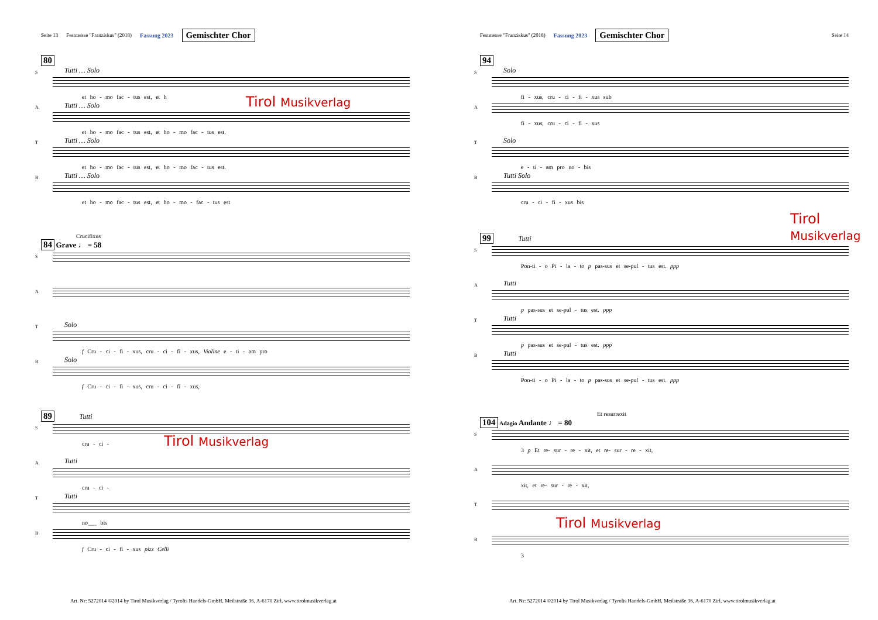Seite 13 Festmesse "Franziskus" (2018) Fassung 2023 Gemischter Chor
80
Tutti … Solo
S
et ho - mo fac - tus est, et h
Tutti … Solo
A
et ho - mo fac - tus est, et ho - mo fac - tus est.
Tutti … Solo
T
et ho - mo fac - tus est, et ho - mo fac - tus est.
Tutti … Solo
B
et ho - mo fac - tus est, et ho - mo - fac - tus est
Crucifixus
84 Grave ♩ = 58
S
A
Solo
T
f Cru - ci - fi - xus, cru - ci - fi - xus, Violine e - ti - am pro
Solo
B
f Cru - ci - fi - xus, cru - ci - fi - xus,
89 Tutti
S
cru - ci -
Tutti
A
cru - ci -
Tutti
T
no___ bis
B
f Cru - ci - fi - xus pizz Celli
Tirol Musikverlag
Tirol Musikverlag
Art. Nr: 5272014 ©2014 by Tirol Musikverlag / Tyrolis Handels-GmbH, Meilstraße 36, A-6170 Zirl, www.tirolmusikverlag.at
Festmesse "Franziskus" (2018) Fassung 2023 Gemischter Chor Seite 14
94
Solo
S
fi - xus, cru - ci - fi - xus sub
A
fi - xus, cru - ci - fi - xus
Solo
T
e - ti - am pro no - bis
Tutti Solo
B
cru - ci - fi - xus bis
99 Tutti
S
Pon-ti - o Pi - la - to p pas-sus et se-pul - tus est. ppp
Tutti
A
p pas-sus et se-pul - tus est. ppp
Tutti
T
p pas-sus et se-pul - tus est. ppp
Tutti
B
Pon-ti - o Pi - la - to p pas-sus et se-pul - tus est. ppp
Et resurrexit
104 Adagio Andante ♩ = 80
S
3 p Et re- sur - re - xit, et re- sur - re - xit,
A
xit, et re- sur - re - xit,
T
B
3
Tirol Musikverlag
Tirol Musikverlag
Art. Nr: 5272014 ©2014 by Tirol Musikverlag / Tyrolis Handels-GmbH, Meilstraße 36, A-6170 Zirl, www.tirolmusikverlag.at